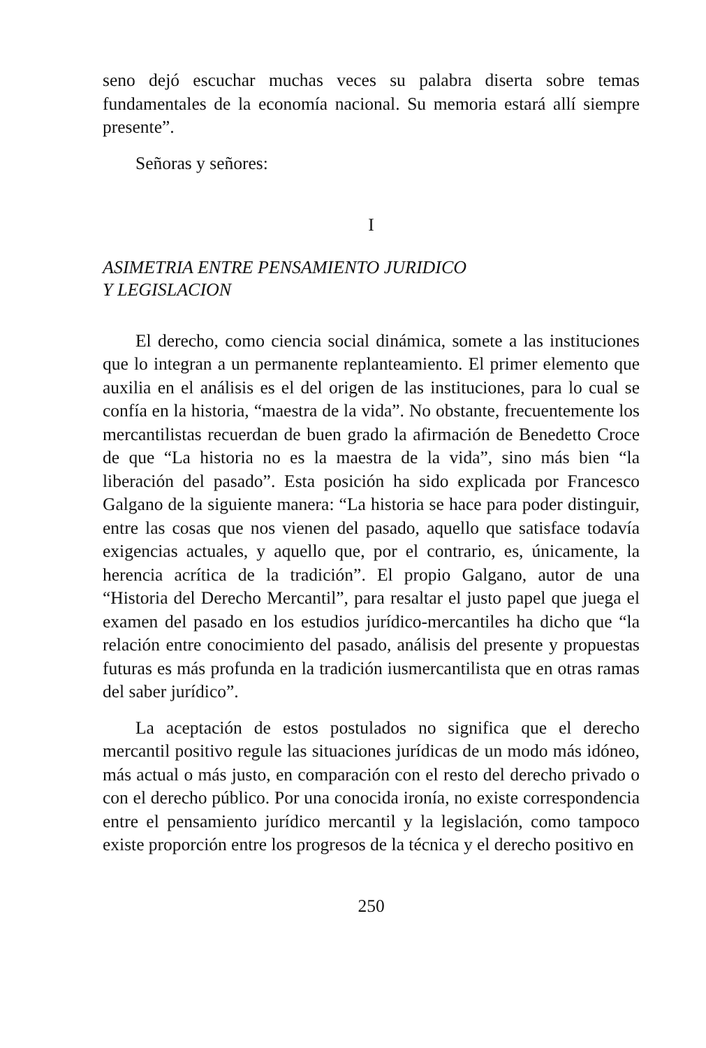seno dejó escuchar muchas veces su palabra diserta sobre temas fundamentales de la economía nacional. Su memoria estará allí siempre presente”.
Señoras y señores:
I
ASIMETRIA ENTRE PENSAMIENTO JURIDICO
Y LEGISLACION
El derecho, como ciencia social dinámica, somete a las instituciones que lo integran a un permanente replanteamiento. El primer elemento que auxilia en el análisis es el del origen de las instituciones, para lo cual se confía en la historia, “maestra de la vida”. No obstante, frecuentemente los mercantilistas recuerdan de buen grado la afirmación de Benedetto Croce de que “La historia no es la maestra de la vida”, sino más bien “la liberación del pasado”. Esta posición ha sido explicada por Francesco Galgano de la siguiente manera: “La historia se hace para poder distinguir, entre las cosas que nos vienen del pasado, aquello que satisface todavía exigencias actuales, y aquello que, por el contrario, es, únicamente, la herencia acrítica de la tradición”. El propio Galgano, autor de una “Historia del Derecho Mercantil”, para resaltar el justo papel que juega el examen del pasado en los estudios jurídico-mercantiles ha dicho que “la relación entre conocimiento del pasado, análisis del presente y propuestas futuras es más profunda en la tradición iusmercantilista que en otras ramas del saber jurídico”.
La aceptación de estos postulados no significa que el derecho mercantil positivo regule las situaciones jurídicas de un modo más idóneo, más actual o más justo, en comparación con el resto del derecho privado o con el derecho público. Por una conocida ironía, no existe correspondencia entre el pensamiento jurídico mercantil y la legislación, como tampoco existe proporción entre los progresos de la técnica y el derecho positivo en
250